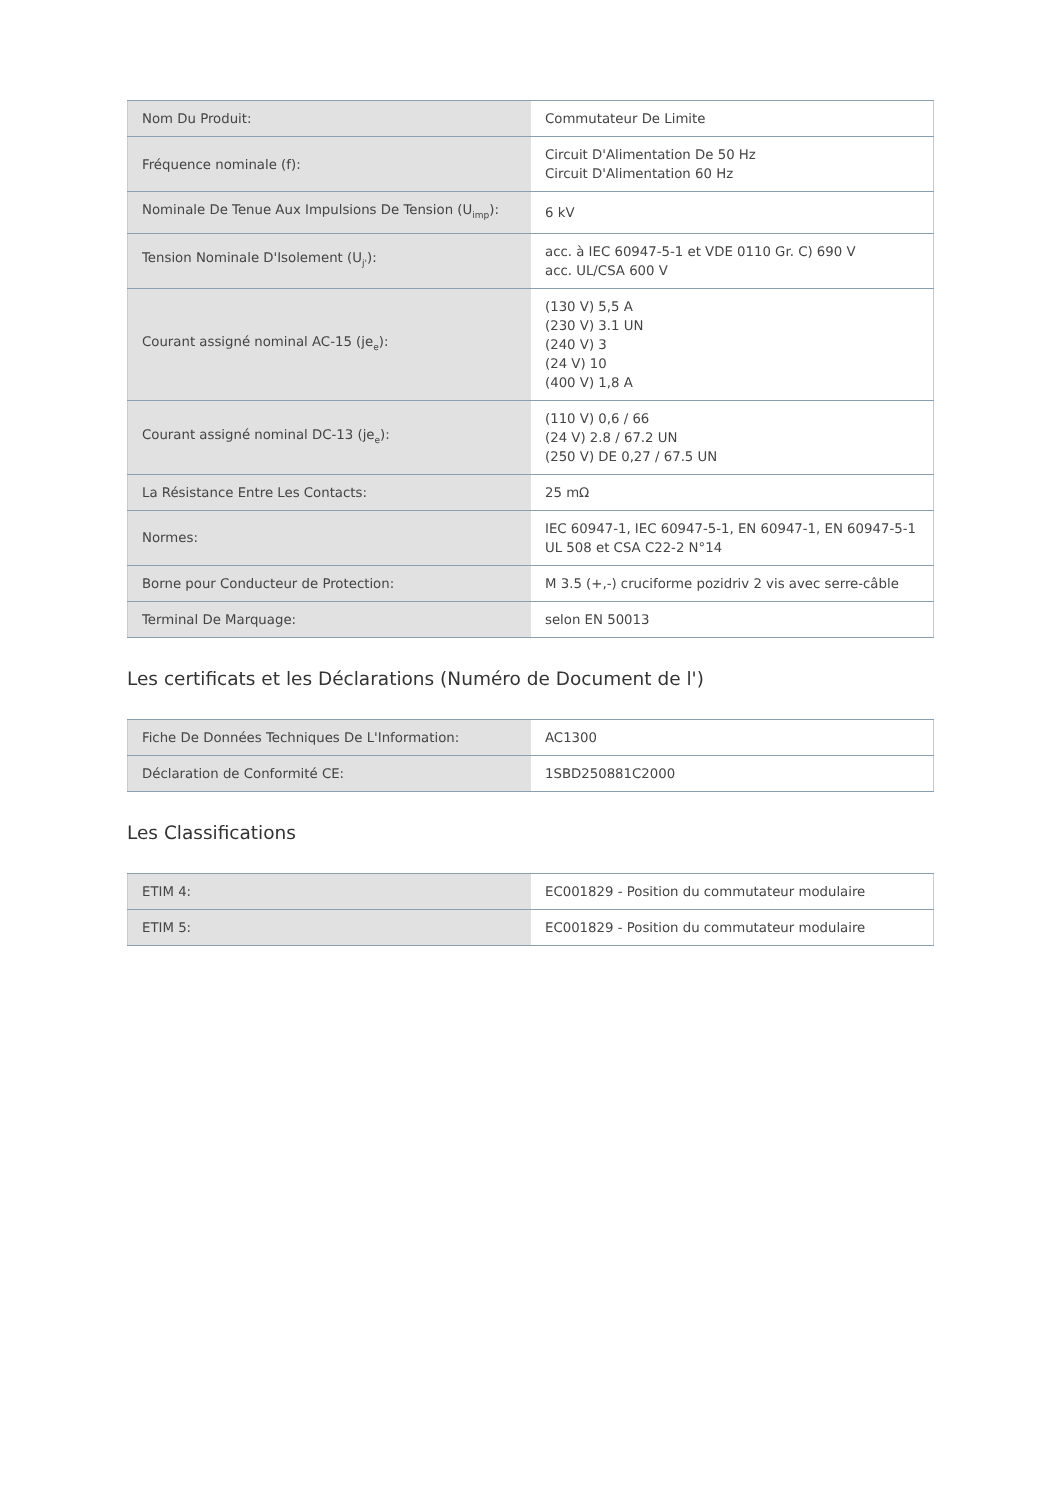| Nom Du Produit: | Commutateur De Limite |
| Fréquence nominale (f): | Circuit D'Alimentation De 50 Hz Circuit D'Alimentation 60 Hz |
| Nominale De Tenue Aux Impulsions De Tension (U<sub>imp</sub>): | 6 kV |
| Tension Nominale D'Isolement (U<sub>j'</sub>): | acc. à IEC 60947-5-1 et VDE 0110 Gr. C) 690 V acc. UL/CSA 600 V |
| Courant assigné nominal AC-15 (je<sub>e</sub>): | (130 V) 5,5 A (230 V) 3.1 UN (240 V) 3 (24 V) 10 (400 V) 1,8 A |
| Courant assigné nominal DC-13 (je<sub>e</sub>): | (110 V) 0,6 / 66 (24 V) 2.8 / 67.2 UN (250 V) DE 0,27 / 67.5 UN |
| La Résistance Entre Les Contacts: | 25 mΩ |
| Normes: | IEC 60947-1, IEC 60947-5-1, EN 60947-1, EN 60947-5-1 UL 508 et CSA C22-2 N°14 |
| Borne pour Conducteur de Protection: | M 3.5 (+,-) cruciforme pozidriv 2 vis avec serre-câble |
| Terminal De Marquage: | selon EN 50013 |
Les certificats et les Déclarations (Numéro de Document de l')
| Fiche De Données Techniques De L'Information: | AC1300 |
| Déclaration de Conformité CE: | 1SBD250881C2000 |
Les Classifications
| ETIM 4: | EC001829 - Position du commutateur modulaire |
| ETIM 5: | EC001829 - Position du commutateur modulaire |